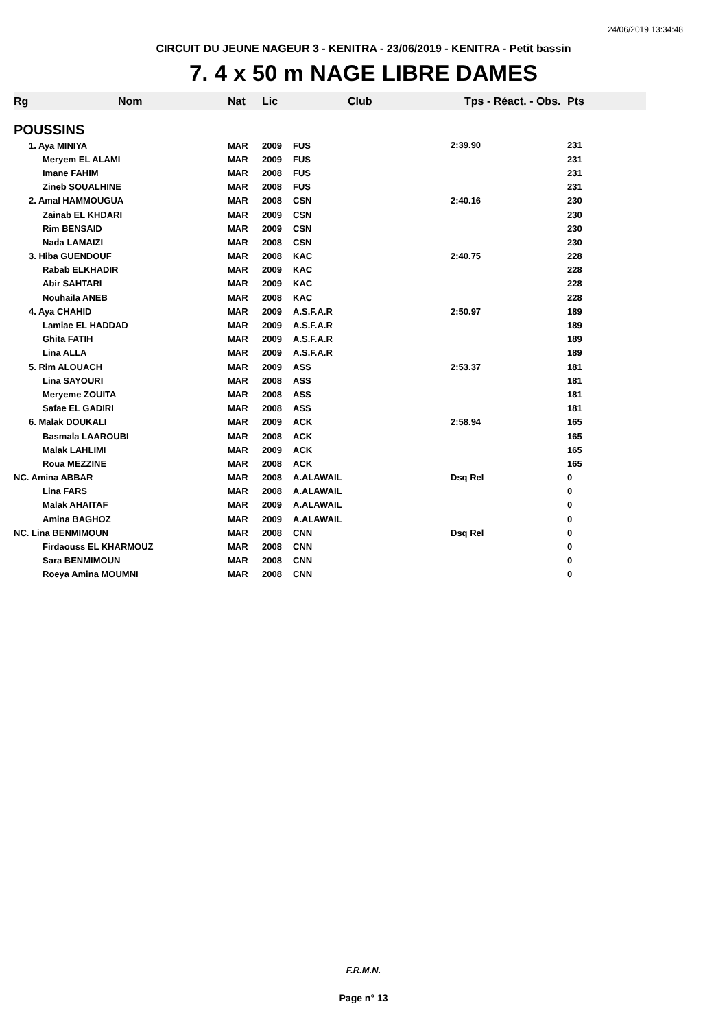24/06/2019 13:34:48
CIRCUIT DU JEUNE NAGEUR 3 - KENITRA - 23/06/2019 - KENITRA - Petit bassin
7. 4 x 50 m NAGE LIBRE DAMES
| Rg | Nom | Nat | Lic | Club | Tps - Réact. - Obs. | Pts |
| --- | --- | --- | --- | --- | --- | --- |
| POUSSINS | | | | | | |
| | 1. Aya MINIYA | MAR | 2009 | FUS | 2:39.90 | 231 |
| | Meryem EL ALAMI | MAR | 2009 | FUS | | 231 |
| | Imane FAHIM | MAR | 2008 | FUS | | 231 |
| | Zineb SOUALHINE | MAR | 2008 | FUS | | 231 |
| | 2. Amal HAMMOUGUA | MAR | 2008 | CSN | 2:40.16 | 230 |
| | Zainab EL KHDARI | MAR | 2009 | CSN | | 230 |
| | Rim BENSAID | MAR | 2009 | CSN | | 230 |
| | Nada LAMAIZI | MAR | 2008 | CSN | | 230 |
| | 3. Hiba GUENDOUF | MAR | 2008 | KAC | 2:40.75 | 228 |
| | Rabab ELKHADIR | MAR | 2009 | KAC | | 228 |
| | Abir SAHTARI | MAR | 2009 | KAC | | 228 |
| | Nouhaila ANEB | MAR | 2008 | KAC | | 228 |
| | 4. Aya CHAHID | MAR | 2009 | A.S.F.A.R | 2:50.97 | 189 |
| | Lamiae EL HADDAD | MAR | 2009 | A.S.F.A.R | | 189 |
| | Ghita FATIH | MAR | 2009 | A.S.F.A.R | | 189 |
| | Lina ALLA | MAR | 2009 | A.S.F.A.R | | 189 |
| | 5. Rim ALOUACH | MAR | 2009 | ASS | 2:53.37 | 181 |
| | Lina SAYOURI | MAR | 2008 | ASS | | 181 |
| | Meryeme ZOUITA | MAR | 2008 | ASS | | 181 |
| | Safae EL GADIRI | MAR | 2008 | ASS | | 181 |
| | 6. Malak DOUKALI | MAR | 2009 | ACK | 2:58.94 | 165 |
| | Basmala LAAROUBI | MAR | 2008 | ACK | | 165 |
| | Malak LAHLIMI | MAR | 2009 | ACK | | 165 |
| | Roua MEZZINE | MAR | 2008 | ACK | | 165 |
| NC. Amina ABBAR | | MAR | 2008 | A.ALAWAIL | Dsq Rel | 0 |
| | Lina FARS | MAR | 2008 | A.ALAWAIL | | 0 |
| | Malak AHAITAF | MAR | 2009 | A.ALAWAIL | | 0 |
| | Amina BAGHOZ | MAR | 2009 | A.ALAWAIL | | 0 |
| NC. Lina BENMIMOUN | | MAR | 2008 | CNN | Dsq Rel | 0 |
| | Firdaouss EL KHARMOUZ | MAR | 2008 | CNN | | 0 |
| | Sara BENMIMOUN | MAR | 2008 | CNN | | 0 |
| | Roeya Amina MOUMNI | MAR | 2008 | CNN | | 0 |
F.R.M.N.
Page n° 13